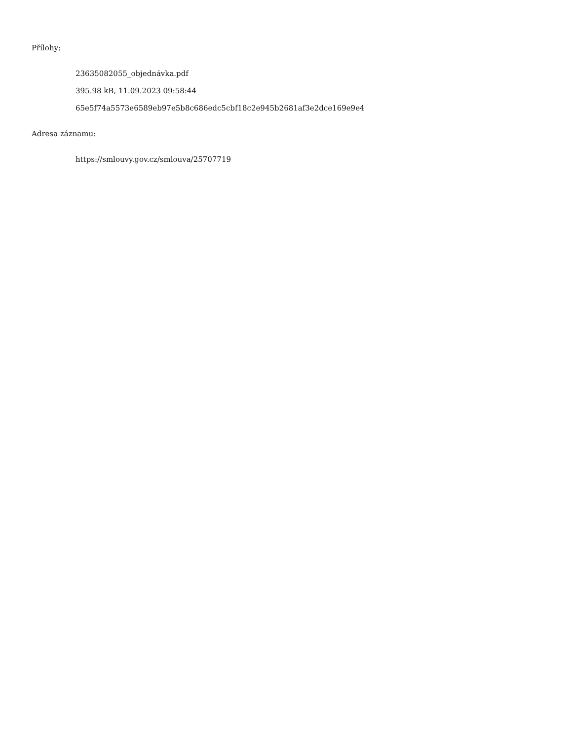Přílohy:
23635082055_objednávka.pdf
395.98 kB, 11.09.2023 09:58:44
65e5f74a5573e6589eb97e5b8c686edc5cbf18c2e945b2681af3e2dce169e9e4
Adresa záznamu:
https://smlouvy.gov.cz/smlouva/25707719